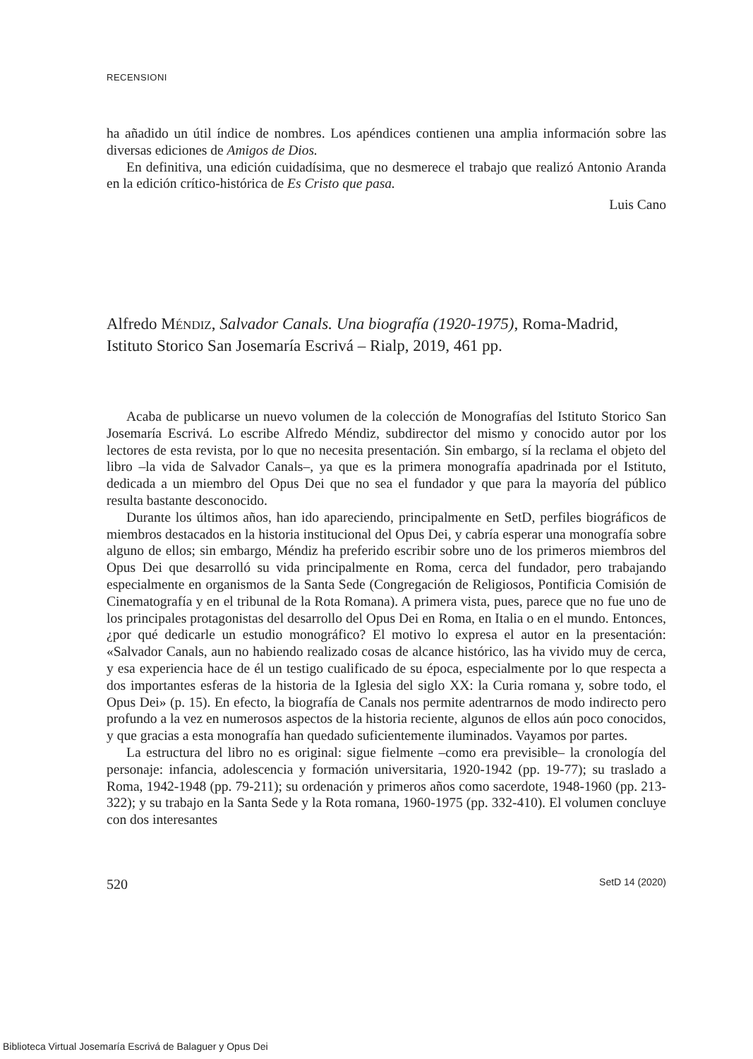RECENSIONI
ha añadido un útil índice de nombres. Los apéndices contienen una amplia información sobre las diversas ediciones de Amigos de Dios.
En definitiva, una edición cuidadísima, que no desmerece el trabajo que realizó Antonio Aranda en la edición crítico-histórica de Es Cristo que pasa.
Luis Cano
Alfredo MÉNDIZ, Salvador Canals. Una biografía (1920-1975), Roma-Madrid, Istituto Storico San Josemaría Escrivá – Rialp, 2019, 461 pp.
Acaba de publicarse un nuevo volumen de la colección de Monografías del Istituto Storico San Josemaría Escrivá. Lo escribe Alfredo Méndiz, subdirector del mismo y conocido autor por los lectores de esta revista, por lo que no necesita presentación. Sin embargo, sí la reclama el objeto del libro –la vida de Salvador Canals–, ya que es la primera monografía apadrinada por el Istituto, dedicada a un miembro del Opus Dei que no sea el fundador y que para la mayoría del público resulta bastante desconocido.
Durante los últimos años, han ido apareciendo, principalmente en SetD, perfiles biográficos de miembros destacados en la historia institucional del Opus Dei, y cabría esperar una monografía sobre alguno de ellos; sin embargo, Méndiz ha preferido escribir sobre uno de los primeros miembros del Opus Dei que desarrolló su vida principalmente en Roma, cerca del fundador, pero trabajando especialmente en organismos de la Santa Sede (Congregación de Religiosos, Pontificia Comisión de Cinematografía y en el tribunal de la Rota Romana). A primera vista, pues, parece que no fue uno de los principales protagonistas del desarrollo del Opus Dei en Roma, en Italia o en el mundo. Entonces, ¿por qué dedicarle un estudio monográfico? El motivo lo expresa el autor en la presentación: «Salvador Canals, aun no habiendo realizado cosas de alcance histórico, las ha vivido muy de cerca, y esa experiencia hace de él un testigo cualificado de su época, especialmente por lo que respecta a dos importantes esferas de la historia de la Iglesia del siglo XX: la Curia romana y, sobre todo, el Opus Dei» (p. 15). En efecto, la biografía de Canals nos permite adentrarnos de modo indirecto pero profundo a la vez en numerosos aspectos de la historia reciente, algunos de ellos aún poco conocidos, y que gracias a esta monografía han quedado suficientemente iluminados. Vayamos por partes.
La estructura del libro no es original: sigue fielmente –como era previsible– la cronología del personaje: infancia, adolescencia y formación universitaria, 1920-1942 (pp. 19-77); su traslado a Roma, 1942-1948 (pp. 79-211); su ordenación y primeros años como sacerdote, 1948-1960 (pp. 213-322); y su trabajo en la Santa Sede y la Rota romana, 1960-1975 (pp. 332-410). El volumen concluye con dos interesantes
520 SetD 14 (2020)
Biblioteca Virtual Josemaría Escrivá de Balaguer y Opus Dei